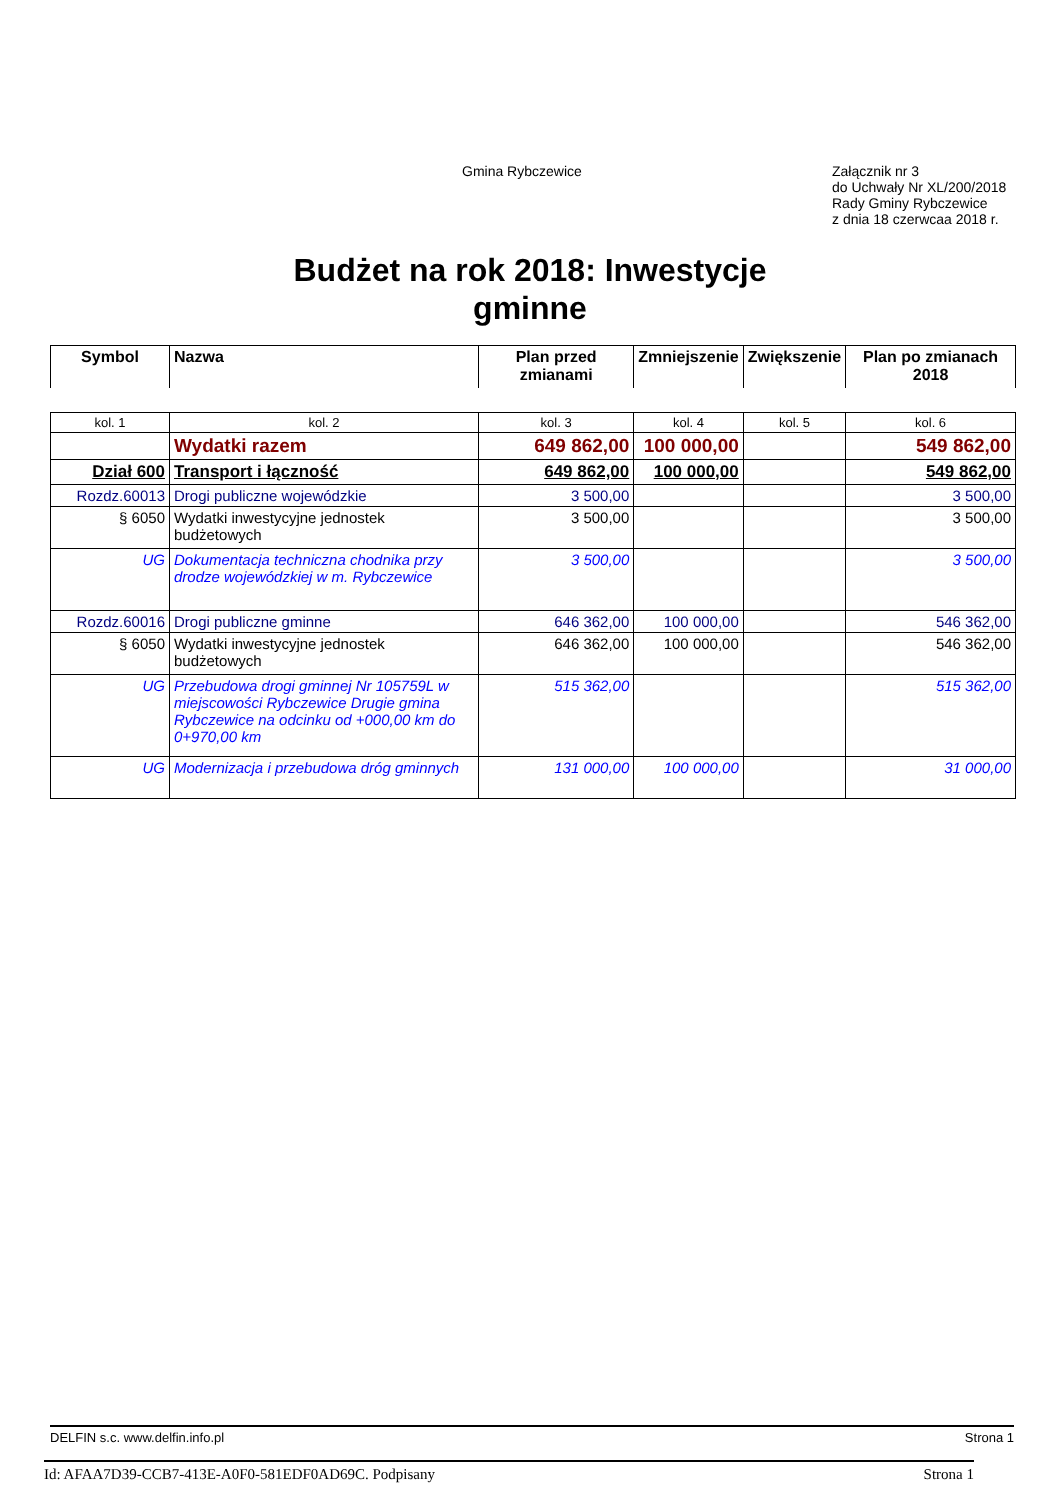Gmina Rybczewice
Załącznik nr 3
do Uchwały Nr XL/200/2018
Rady Gminy Rybczewice
z dnia 18 czerwcaa 2018 r.
Budżet na rok 2018: Inwestycje
gminne
| Symbol | Nazwa | Plan przed zmianami | Zmniejszenie | Zwiększenie | Plan po zmianach 2018 |
| --- | --- | --- | --- | --- | --- |
| kol. 1 | kol. 2 | kol. 3 | kol. 4 | kol. 5 | kol. 6 |
| | Wydatki razem | 649 862,00 | 100 000,00 | | 549 862,00 |
| Dział 600 | Transport i łączność | 649 862,00 | 100 000,00 | | 549 862,00 |
| Rozdz.60013 | Drogi publiczne wojewódzkie | 3 500,00 | | | 3 500,00 |
| § 6050 | Wydatki inwestycyjne jednostek budżetowych | 3 500,00 | | | 3 500,00 |
| UG | Dokumentacja techniczna chodnika przy drodze wojewódzkiej w m. Rybczewice | 3 500,00 | | | 3 500,00 |
| Rozdz.60016 | Drogi publiczne gminne | 646 362,00 | 100 000,00 | | 546 362,00 |
| § 6050 | Wydatki inwestycyjne jednostek budżetowych | 646 362,00 | 100 000,00 | | 546 362,00 |
| UG | Przebudowa drogi gminnej Nr 105759L w miejscowości Rybczewice Drugie gmina Rybczewice na odcinku od +000,00 km do 0+970,00 km | 515 362,00 | | | 515 362,00 |
| UG | Modernizacja i przebudowa dróg gminnych | 131 000,00 | 100 000,00 | | 31 000,00 |
DELFIN s.c. www.delfin.info.pl Strona 1
Id: AFAA7D39-CCB7-413E-A0F0-581EDF0AD69C. Podpisany Strona 1